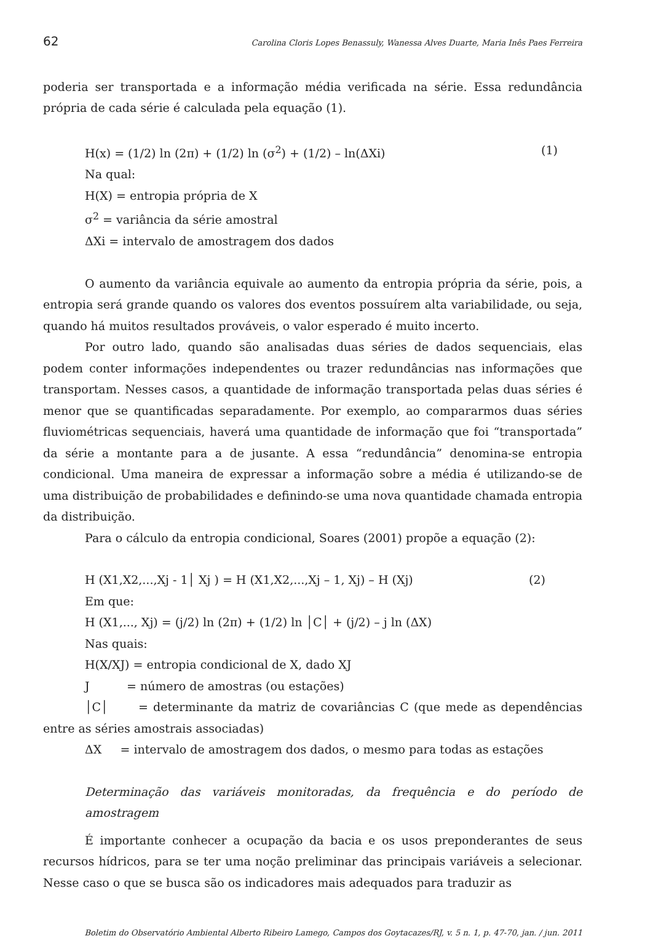62 Carolina Cloris Lopes Benassuly, Wanessa Alves Duarte, Maria Inês Paes Ferreira
poderia ser transportada e a informação média verificada na série. Essa redundância própria de cada série é calculada pela equação (1).
H(x) = (1/2) ln (2π) + (1/2) ln (σ<sup>2</sup>) + (1/2) – ln(ΔXi) (1)
Na qual:
H(X) = entropia própria de X
σ<sup>2</sup> = variância da série amostral
ΔXi = intervalo de amostragem dos dados
O aumento da variância equivale ao aumento da entropia própria da série, pois, a entropia será grande quando os valores dos eventos possuírem alta variabilidade, ou seja, quando há muitos resultados prováveis, o valor esperado é muito incerto.
Por outro lado, quando são analisadas duas séries de dados sequenciais, elas podem conter informações independentes ou trazer redundâncias nas informações que transportam. Nesses casos, a quantidade de informação transportada pelas duas séries é menor que se quantificadas separadamente. Por exemplo, ao compararmos duas séries fluviométricas sequenciais, haverá uma quantidade de informação que foi “transportada” da série a montante para a de jusante. A essa “redundância” denomina-se entropia condicional. Uma maneira de expressar a informação sobre a média é utilizando-se de uma distribuição de probabilidades e definindo-se uma nova quantidade chamada entropia da distribuição.
Para o cálculo da entropia condicional, Soares (2001) propõe a equação (2):
H (X1,X2,...,Xj - 1│ Xj ) = H (X1,X2,...,Xj – 1, Xj) – H (Xj) (2)
Em que:
H (X1,..., Xj) = (j/2) ln (2π) + (1/2) ln │C│ + (j/2) – j ln (ΔX)
Nas quais:
H(X/XJ) = entropia condicional de X, dado XJ
J = número de amostras (ou estações)
│C│ = determinante da matriz de covariâncias C (que mede as dependências entre as séries amostrais associadas)
ΔX = intervalo de amostragem dos dados, o mesmo para todas as estações
Determinação das variáveis monitoradas, da frequência e do período de amostragem
É importante conhecer a ocupação da bacia e os usos preponderantes de seus recursos hídricos, para se ter uma noção preliminar das principais variáveis a selecionar. Nesse caso o que se busca são os indicadores mais adequados para traduzir as
Boletim do Observatório Ambiental Alberto Ribeiro Lamego, Campos dos Goytacazes/RJ, v. 5 n. 1, p. 47-70, jan. / jun. 2011